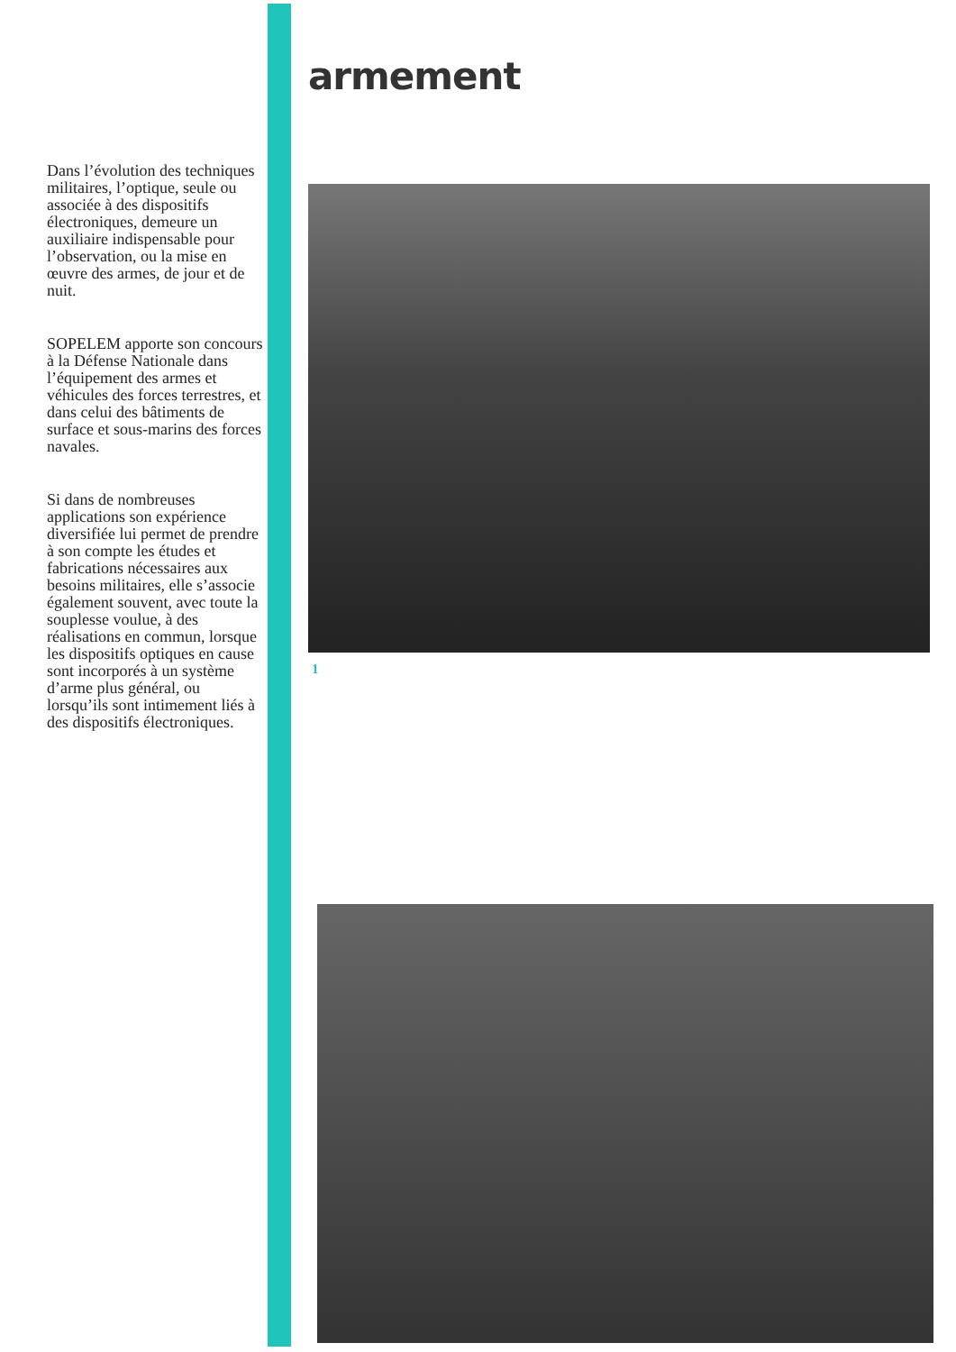Dans l’évolution des techniques militaires, l’optique, seule ou associée à des dispositifs électroniques, demeure un auxiliaire indispensable pour l’observation, ou la mise en œuvre des armes, de jour et de nuit.
SOPELEM apporte son concours à la Défense Nationale dans l’équipement des armes et véhicules des forces terrestres, et dans celui des bâtiments de surface et sous-marins des forces navales.
Si dans de nombreuses applications son expérience diversifiée lui permet de prendre à son compte les études et fabrications nécessaires aux besoins militaires, elle s’associe également souvent, avec toute la souplesse voulue, à des réalisations en commun, lorsque les dispositifs optiques en cause sont incorporés à un système d’arme plus général, ou lorsqu’ils sont intimement liés à des dispositifs électroniques.
armement
1